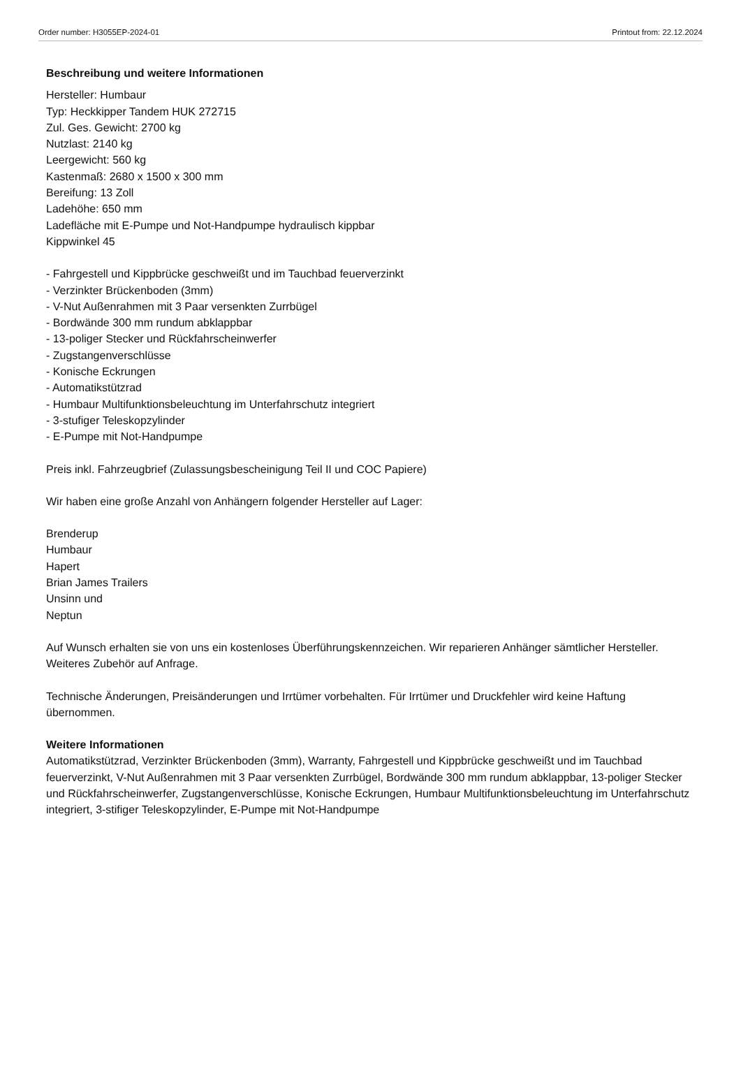Order number: H3055EP-2024-01 Printout from: 22.12.2024
Beschreibung und weitere Informationen
Hersteller: Humbaur
Typ: Heckkipper Tandem HUK 272715
Zul. Ges. Gewicht: 2700 kg
Nutzlast: 2140 kg
Leergewicht: 560 kg
Kastenmaß: 2680 x 1500 x 300 mm
Bereifung: 13 Zoll
Ladehöhe: 650 mm
Ladefläche mit E-Pumpe und Not-Handpumpe hydraulisch kippbar
Kippwinkel 45
- Fahrgestell und Kippbrücke geschweißt und im Tauchbad feuerverzinkt
- Verzinkter Brückenboden (3mm)
- V-Nut Außenrahmen mit 3 Paar versenkten Zurrbügel
- Bordwände 300 mm rundum abklappbar
- 13-poliger Stecker und Rückfahrscheinwerfer
- Zugstangenverschlüsse
- Konische Eckrungen
- Automatikstützrad
- Humbaur Multifunktionsbeleuchtung im Unterfahrschutz integriert
- 3-stufiger Teleskopzylinder
- E-Pumpe mit Not-Handpumpe
Preis inkl. Fahrzeugbrief (Zulassungsbescheinigung Teil II und COC Papiere)
Wir haben eine große Anzahl von Anhängern folgender Hersteller auf Lager:
Brenderup
Humbaur
Hapert
Brian James Trailers
Unsinn und
Neptun
Auf Wunsch erhalten sie von uns ein kostenloses Überführungskennzeichen. Wir reparieren Anhänger sämtlicher Hersteller. Weiteres Zubehör auf Anfrage.
Technische Änderungen, Preisänderungen und Irrtümer vorbehalten. Für Irrtümer und Druckfehler wird keine Haftung übernommen.
Weitere Informationen
Automatikstützrad, Verzinkter Brückenboden (3mm), Warranty, Fahrgestell und Kippbrücke geschweißt und im Tauchbad feuerverzinkt, V-Nut Außenrahmen mit 3 Paar versenkten Zurrbügel, Bordwände 300 mm rundum abklappbar, 13-poliger Stecker und Rückfahrscheinwerfer, Zugstangenverschlüsse, Konische Eckrungen, Humbaur Multifunktionsbeleuchtung im Unterfahrschutz integriert, 3-stifiger Teleskopzylinder, E-Pumpe mit Not-Handpumpe